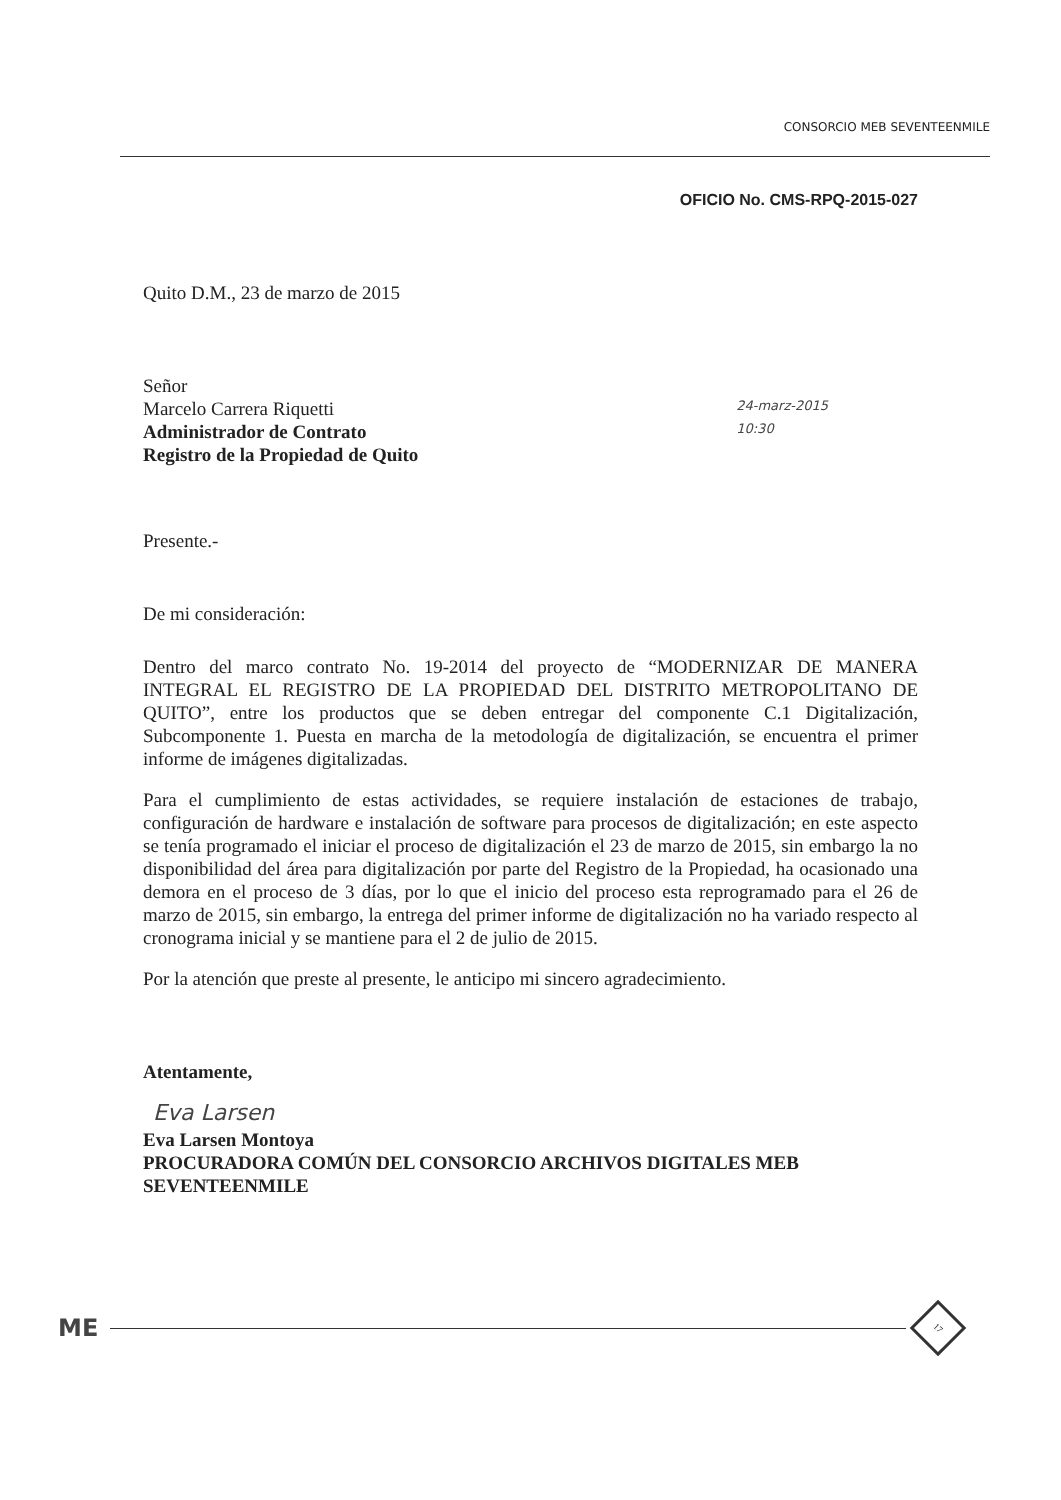CONSORCIO MEB SEVENTEENMILE
OFICIO No. CMS-RPQ-2015-027
Quito D.M., 23 de marzo de 2015
Señor
Marcelo Carrera Riquetti
Administrador de Contrato
Registro de la Propiedad de Quito
24-marz-2015
10:30
Presente.-
De mi consideración:
Dentro del marco contrato No. 19-2014 del proyecto de “MODERNIZAR DE MANERA INTEGRAL EL REGISTRO DE LA PROPIEDAD DEL DISTRITO METROPOLITANO DE QUITO”, entre los productos que se deben entregar del componente C.1 Digitalización, Subcomponente 1. Puesta en marcha de la metodología de digitalización, se encuentra el primer informe de imágenes digitalizadas.
Para el cumplimiento de estas actividades, se requiere instalación de estaciones de trabajo, configuración de hardware e instalación de software para procesos de digitalización; en este aspecto se tenía programado el iniciar el proceso de digitalización el 23 de marzo de 2015, sin embargo la no disponibilidad del área para digitalización por parte del Registro de la Propiedad, ha ocasionado una demora en el proceso de 3 días, por lo que el inicio del proceso esta reprogramado para el 26 de marzo de 2015, sin embargo, la entrega del primer informe de digitalización no ha variado respecto al cronograma inicial y se mantiene para el 2 de julio de 2015.
Por la atención que preste al presente, le anticipo mi sincero agradecimiento.
Atentamente,
Eva Larsen
Eva Larsen Montoya
PROCURADORA COMÚN DEL CONSORCIO ARCHIVOS DIGITALES MEB SEVENTEENMILE
ME 17